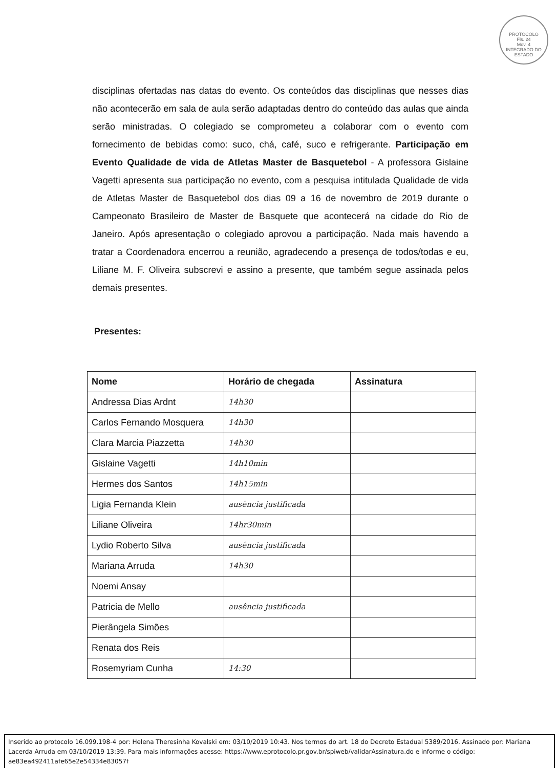PROTOCOLO
Fls. 24
Mov. 4
INTEGRADO DO ESTADO
disciplinas ofertadas nas datas do evento. Os conteúdos das disciplinas que nesses dias não acontecerão em sala de aula serão adaptadas dentro do conteúdo das aulas que ainda serão ministradas. O colegiado se comprometeu a colaborar com o evento com fornecimento de bebidas como: suco, chá, café, suco e refrigerante. Participação em Evento Qualidade de vida de Atletas Master de Basquetebol - A professora Gislaine Vagetti apresenta sua participação no evento, com a pesquisa intitulada Qualidade de vida de Atletas Master de Basquetebol dos dias 09 a 16 de novembro de 2019 durante o Campeonato Brasileiro de Master de Basquete que acontecerá na cidade do Rio de Janeiro. Após apresentação o colegiado aprovou a participação. Nada mais havendo a tratar a Coordenadora encerrou a reunião, agradecendo a presença de todos/todas e eu, Liliane M. F. Oliveira subscrevi e assino a presente, que também segue assinada pelos demais presentes.
Presentes:
| Nome | Horário de chegada | Assinatura |
| --- | --- | --- |
| Andressa Dias Ardnt | 14h30 | |
| Carlos Fernando Mosquera | 14h30 | |
| Clara Marcia Piazzetta | 14h30 | |
| Gislaine Vagetti | 14h10min | |
| Hermes dos Santos | 14h15min | |
| Ligia Fernanda Klein | ausência justificada | |
| Liliane Oliveira | 14hr30min | |
| Lydio Roberto Silva | ausência justificada | |
| Mariana Arruda | 14h30 | |
| Noemi Ansay | | |
| Patricia de Mello | ausência justificada | |
| Pierângela Simões | | |
| Renata dos Reis | | |
| Rosemyriam Cunha | 14:30 | |
Inserido ao protocolo 16.099.198-4 por: Helena Theresinha Kovalski em: 03/10/2019 10:43. Nos termos do art. 18 do Decreto Estadual 5389/2016. Assinado por: Mariana Lacerda Arruda em 03/10/2019 13:39. Para mais informações acesse: https://www.eprotocolo.pr.gov.br/spiweb/validarAssinatura.do e informe o código: ae83ea492411afe65e2e54334e83057f